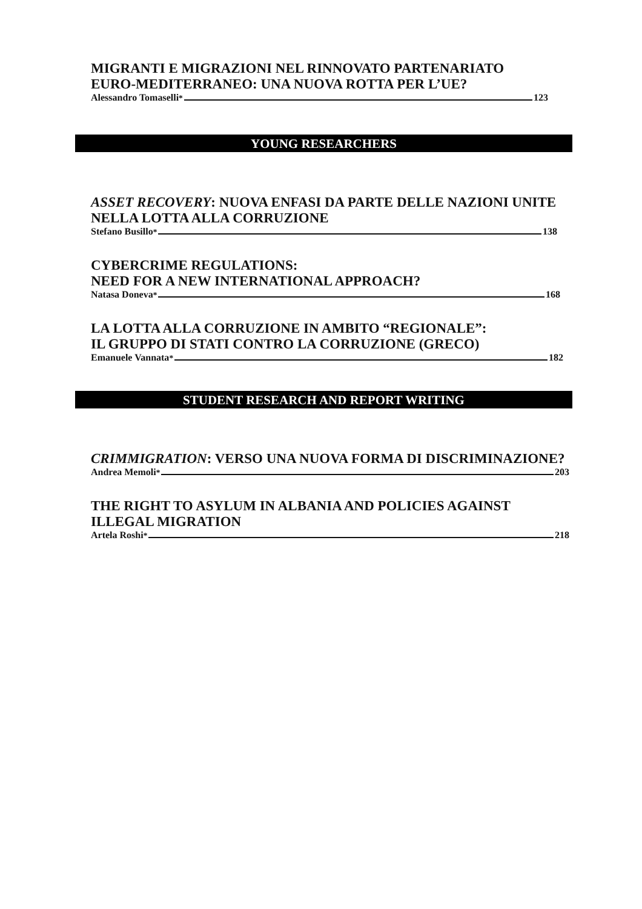MIGRANTI E MIGRAZIONI NEL RINNOVATO PARTENARIATO EURO-MEDITERRANEO: UNA NUOVA ROTTA PER L’UE?
Alessandro Tomaselli<sup>*</sup> 123
YOUNG RESEARCHERS
ASSET RECOVERY: NUOVA ENFASI DA PARTE DELLE NAZIONI UNITE NELLA LOTTA ALLA CORRUZIONE
Stefano Busillo<sup>*</sup> 138
CYBERCRIME REGULATIONS:
NEED FOR A NEW INTERNATIONAL APPROACH?
Natasa Doneva<sup>*</sup> 168
LA LOTTA ALLA CORRUZIONE IN AMBITO “REGIONALE”:
IL GRUPPO DI STATI CONTRO LA CORRUZIONE (GRECO)
Emanuele Vannata<sup>*</sup> 182
STUDENT RESEARCH AND REPORT WRITING
CRIMMIGRATION: VERSO UNA NUOVA FORMA DI DISCRIMINAZIONE?
Andrea Memoli<sup>*</sup> 203
THE RIGHT TO ASYLUM IN ALBANIA AND POLICIES AGAINST ILLEGAL MIGRATION
Artela Roshi<sup>*</sup> 218